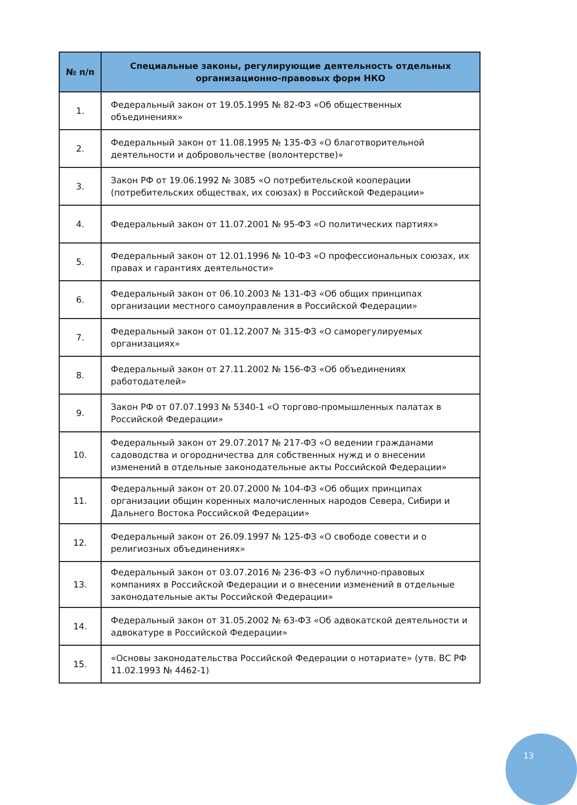| № п/п | Специальные законы, регулирующие деятельность отдельных организационно-правовых форм НКО |
| --- | --- |
| 1. | Федеральный закон от 19.05.1995 № 82-ФЗ «Об общественных объединениях» |
| 2. | Федеральный закон от 11.08.1995 № 135-ФЗ «О благотворительной деятельности и добровольчестве (волонтерстве)» |
| 3. | Закон РФ от 19.06.1992 № 3085 «О потребительской кооперации (потребительских обществах, их союзах) в Российской Федерации» |
| 4. | Федеральный закон от 11.07.2001 № 95-ФЗ «О политических партиях» |
| 5. | Федеральный закон от 12.01.1996 № 10-ФЗ «О профессиональных союзах, их правах и гарантиях деятельности» |
| 6. | Федеральный закон от 06.10.2003 № 131-ФЗ «Об общих принципах организации местного самоуправления в Российской Федерации» |
| 7. | Федеральный закон от 01.12.2007 № 315-ФЗ «О саморегулируемых организациях» |
| 8. | Федеральный закон от 27.11.2002 № 156-ФЗ «Об объединениях работодателей» |
| 9. | Закон РФ от 07.07.1993 № 5340-1 «О торгово-промышленных палатах в Российской Федерации» |
| 10. | Федеральный закон от 29.07.2017 № 217-ФЗ «О ведении гражданами садоводства и огородничества для собственных нужд и о внесении изменений в отдельные законодательные акты Российской Федерации» |
| 11. | Федеральный закон от 20.07.2000 № 104-ФЗ «Об общих принципах организации общин коренных малочисленных народов Севера, Сибири и Дальнего Востока Российской Федерации» |
| 12. | Федеральный закон от 26.09.1997 № 125-ФЗ «О свободе совести и о религиозных объединениях» |
| 13. | Федеральный закон от 03.07.2016 № 236-ФЗ «О публично-правовых компаниях в Российской Федерации и о внесении изменений в отдельные законодательные акты Российской Федерации» |
| 14. | Федеральный закон от 31.05.2002 № 63-ФЗ «Об адвокатской деятельности и адвокатуре в Российской Федерации» |
| 15. | «Основы законодательства Российской Федерации о нотариате» (утв. ВС РФ 11.02.1993 № 4462-1) |
13